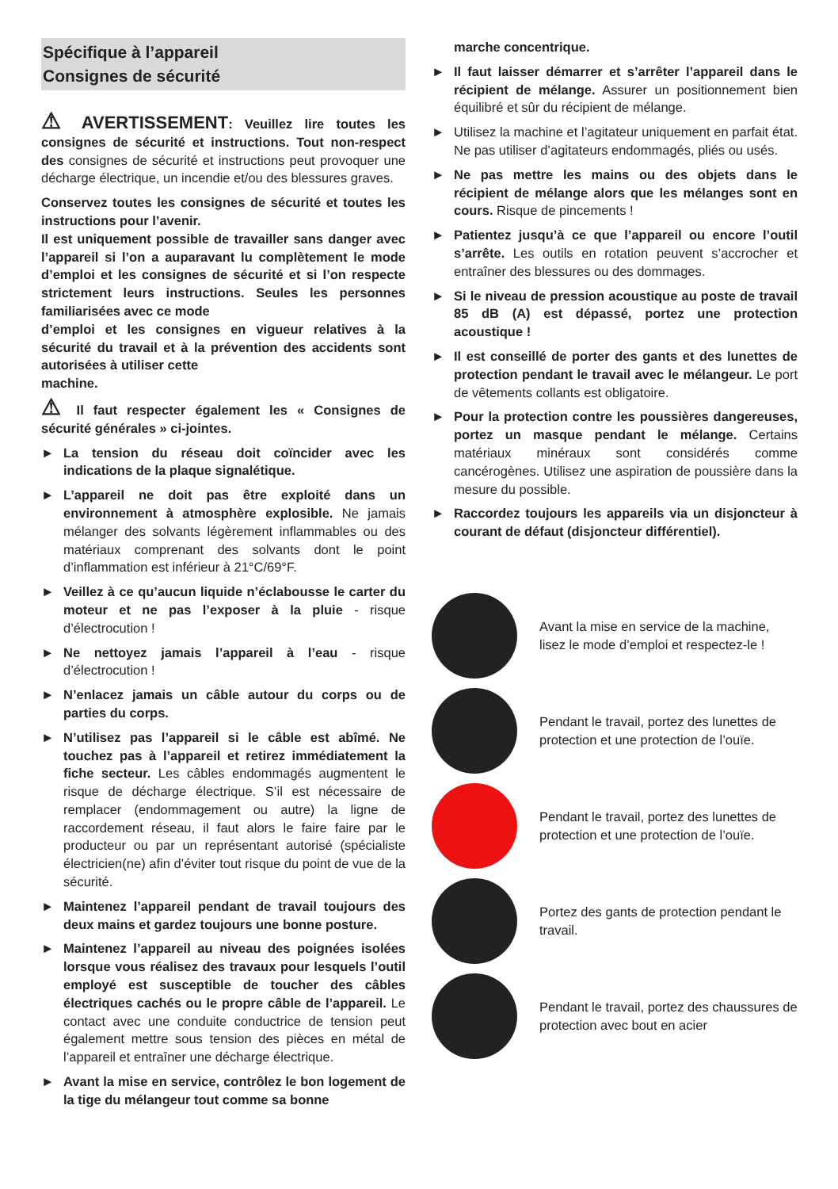Spécifique à l’appareil
Consignes de sécurité
⚠ AVERTISSEMENT: Veuillez lire toutes les consignes de sécurité et instructions. Tout non-respect des consignes de sécurité et instructions peut provoquer une décharge électrique, un incendie et/ou des blessures graves.
Conservez toutes les consignes de sécurité et toutes les instructions pour l’avenir.
Il est uniquement possible de travailler sans danger avec l’appareil si l’on a auparavant lu complètement le mode d’emploi et les consignes de sécurité et si l’on respecte strictement leurs instructions. Seules les personnes familiarisées avec ce mode
d’emploi et les consignes en vigueur relatives à la sécurité du travail et à la prévention des accidents sont autorisées à utiliser cette
machine.
⚠ Il faut respecter également les « Consignes de sécurité générales » ci-jointes.
► La tension du réseau doit coïncider avec les indications de la plaque signalétique.
► L’appareil ne doit pas être exploité dans un environnement à atmosphère explosible. Ne jamais mélanger des solvants légèrement inflammables ou des matériaux comprenant des solvants dont le point d’inflammation est inférieur à 21°C/69°F.
► Veillez à ce qu’aucun liquide n’éclabousse le carter du moteur et ne pas l’exposer à la pluie - risque d’électrocution !
► Ne nettoyez jamais l’appareil à l’eau - risque d’électrocution !
► N’enlacez jamais un câble autour du corps ou de parties du corps.
► N’utilisez pas l’appareil si le câble est abîmé. Ne touchez pas à l’appareil et retirez immédiatement la fiche secteur. Les câbles endommagés augmentent le risque de décharge électrique. S’il est nécessaire de remplacer (endommagement ou autre) la ligne de raccordement réseau, il faut alors le faire faire par le producteur ou par un représentant autorisé (spécialiste électricien(ne) afin d’éviter tout risque du point de vue de la sécurité.
► Maintenez l’appareil pendant de travail toujours des deux mains et gardez toujours une bonne posture.
► Maintenez l’appareil au niveau des poignées isolées lorsque vous réalisez des travaux pour lesquels l’outil employé est susceptible de toucher des câbles électriques cachés ou le propre câble de l’appareil. Le contact avec une conduite conductrice de tension peut également mettre sous tension des pièces en métal de l’appareil et entraîner une décharge électrique.
► Avant la mise en service, contrôlez le bon logement de la tige du mélangeur tout comme sa bonne
marche concentrique.
► Il faut laisser démarrer et s’arrêter l’appareil dans le récipient de mélange. Assurer un positionnement bien équilibré et sûr du récipient de mélange.
► Utilisez la machine et l’agitateur uniquement en parfait état. Ne pas utiliser d’agitateurs endommagés, pliés ou usés.
► Ne pas mettre les mains ou des objets dans le récipient de mélange alors que les mélanges sont en cours. Risque de pincements !
► Patientez jusqu’à ce que l’appareil ou encore l’outil s’arrête. Les outils en rotation peuvent s’accrocher et entraîner des blessures ou des dommages.
► Si le niveau de pression acoustique au poste de travail 85 dB (A) est dépassé, portez une protection acoustique !
► Il est conseillé de porter des gants et des lunettes de protection pendant le travail avec le mélangeur. Le port de vêtements collants est obligatoire.
► Pour la protection contre les poussières dangereuses, portez un masque pendant le mélange. Certains matériaux minéraux sont considérés comme cancérogènes. Utilisez une aspiration de poussière dans la mesure du possible.
► Raccordez toujours les appareils via un disjoncteur à courant de défaut (disjoncteur différentiel).
Avant la mise en service de la machine, lisez le mode d’emploi et respectez-le !
Pendant le travail, portez des lunettes de protection et une protection de l’ouïe.
Pendant le travail, portez des lunettes de protection et une protection de l’ouïe.
Portez des gants de protection pendant le travail.
Pendant le travail, portez des chaussures de protection avec bout en acier